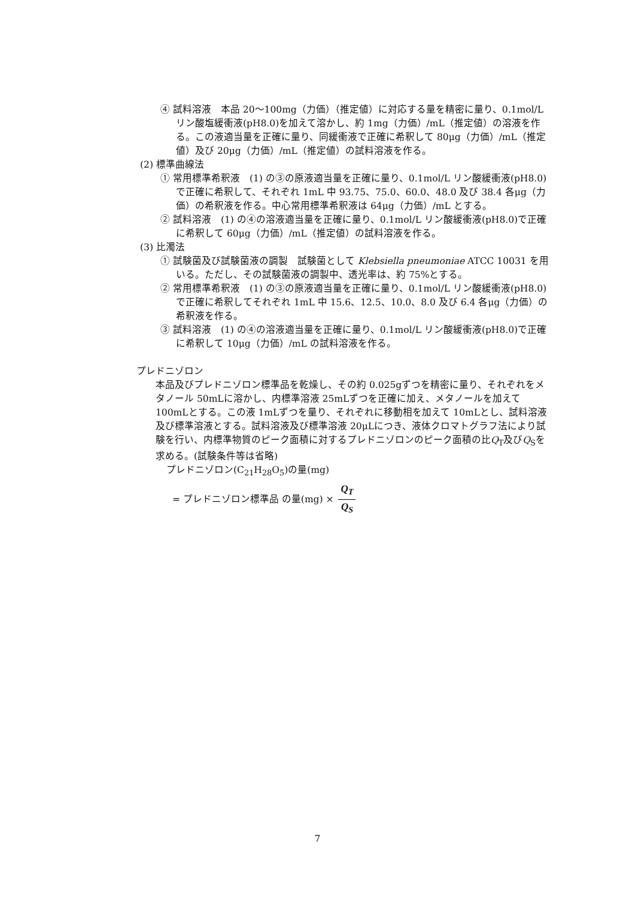④ 試料溶液　本品 20～100mg（力価）（推定値）に対応する量を精密に量り、0.1mol/L リン酸塩緩衝液(pH8.0)を加えて溶かし、約 1mg（力価）/mL（推定値）の溶液を作る。この液適当量を正確に量り、同緩衝液で正確に希釈して 80μg（力価）/mL（推定値）及び 20μg（力価）/mL（推定値）の試料溶液を作る。
(2) 標準曲線法
① 常用標準希釈液　(1) の③の原液適当量を正確に量り、0.1mol/L リン酸緩衝液(pH8.0)で正確に希釈して、それぞれ 1mL 中 93.75、75.0、60.0、48.0 及び 38.4 各μg（力価）の希釈液を作る。中心常用標準希釈液は 64μg（力価）/mL とする。
② 試料溶液　(1) の④の溶液適当量を正確に量り、0.1mol/L リン酸緩衝液(pH8.0)で正確に希釈して 60μg（力価）/mL（推定値）の試料溶液を作る。
(3) 比濁法
① 試験菌及び試験菌液の調製　試験菌として Klebsiella pneumoniae ATCC 10031 を用いる。ただし、その試験菌液の調製中、透光率は、約 75%とする。
② 常用標準希釈液　(1) の③の原液適当量を正確に量り、0.1mol/L リン酸緩衝液(pH8.0)で正確に希釈してそれぞれ 1mL 中 15.6、12.5、10.0、8.0 及び 6.4 各μg（力価）の希釈液を作る。
③ 試料溶液　(1) の④の溶液適当量を正確に量り、0.1mol/L リン酸緩衝液(pH8.0)で正確に希釈して 10μg（力価）/mL の試料溶液を作る。
プレドニゾロン
本品及びプレドニゾロン標準品を乾燥し、その約 0.025gずつを精密に量り、それぞれをメタノール 50mLに溶かし、内標準溶液 25mLずつを正確に加え、メタノールを加えて 100mLとする。この液 1mLずつを量り、それぞれに移動相を加えて 10mLとし、試料溶液及び標準溶液とする。試料溶液及び標準溶液 20μLにつき、液体クロマトグラフ法により試験を行い、内標準物質のピーク面積に対するプレドニゾロンのピーク面積の比Q<sub>T</sub>及びQ<sub>S</sub>を求める。(試験条件等は省略)
プレドニゾロン(C<sub>21</sub>H<sub>28</sub>O<sub>5</sub>)の量(mg)
= プレドニゾロン標準品 の量(mg) × Q<sub>T</sub> Q<sub>S</sub>
7